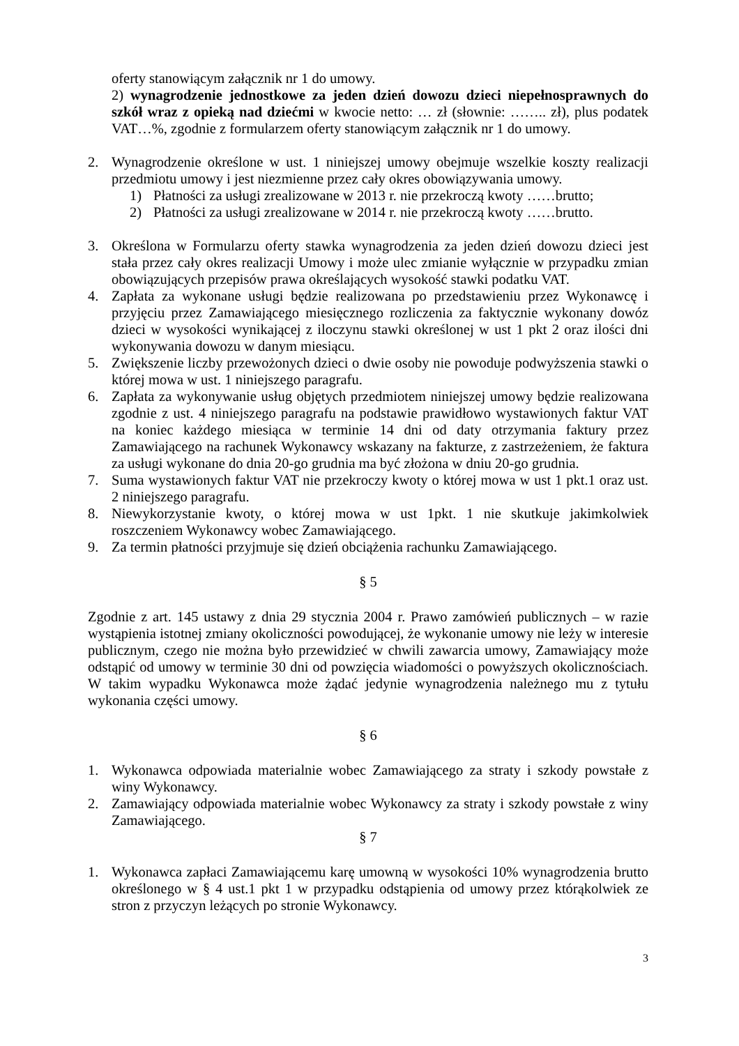oferty stanowiącym załącznik nr 1 do umowy.
2) wynagrodzenie jednostkowe za jeden dzień dowozu dzieci niepełnosprawnych do szkół wraz z opieką nad dziećmi w kwocie netto: … zł (słownie: …….. zł), plus podatek VAT…%, zgodnie z formularzem oferty stanowiącym załącznik nr 1 do umowy.
2. Wynagrodzenie określone w ust. 1 niniejszej umowy obejmuje wszelkie koszty realizacji przedmiotu umowy i jest niezmienne przez cały okres obowiązywania umowy.
1) Płatności za usługi zrealizowane w 2013 r. nie przekroczą kwoty ……brutto;
2) Płatności za usługi zrealizowane w 2014 r. nie przekroczą kwoty ……brutto.
3. Określona w Formularzu oferty stawka wynagrodzenia za jeden dzień dowozu dzieci jest stała przez cały okres realizacji Umowy i może ulec zmianie wyłącznie w przypadku zmian obowiązujących przepisów prawa określających wysokość stawki podatku VAT.
4. Zapłata za wykonane usługi będzie realizowana po przedstawieniu przez Wykonawcę i przyjęciu przez Zamawiającego miesięcznego rozliczenia za faktycznie wykonany dowóz dzieci w wysokości wynikającej z iloczynu stawki określonej w ust 1 pkt 2 oraz ilości dni wykonywania dowozu w danym miesiącu.
5. Zwiększenie liczby przewożonych dzieci o dwie osoby nie powoduje podwyższenia stawki o której mowa w ust. 1 niniejszego paragrafu.
6. Zapłata za wykonywanie usług objętych przedmiotem niniejszej umowy będzie realizowana zgodnie z ust. 4 niniejszego paragrafu na podstawie prawidłowo wystawionych faktur VAT na koniec każdego miesiąca w terminie 14 dni od daty otrzymania faktury przez Zamawiającego na rachunek Wykonawcy wskazany na fakturze, z zastrzeżeniem, że faktura za usługi wykonane do dnia 20-go grudnia ma być złożona w dniu 20-go grudnia.
7. Suma wystawionych faktur VAT nie przekroczy kwoty o której mowa w ust 1 pkt.1 oraz ust. 2 niniejszego paragrafu.
8. Niewykorzystanie kwoty, o której mowa w ust 1pkt. 1 nie skutkuje jakimkolwiek roszczeniem Wykonawcy wobec Zamawiającego.
9. Za termin płatności przyjmuje się dzień obciążenia rachunku Zamawiającego.
§ 5
Zgodnie z art. 145 ustawy z dnia 29 stycznia 2004 r. Prawo zamówień publicznych – w razie wystąpienia istotnej zmiany okoliczności powodującej, że wykonanie umowy nie leży w interesie publicznym, czego nie można było przewidzieć w chwili zawarcia umowy, Zamawiający może odstąpić od umowy w terminie 30 dni od powzięcia wiadomości o powyższych okolicznościach. W takim wypadku Wykonawca może żądać jedynie wynagrodzenia należnego mu z tytułu wykonania części umowy.
§ 6
1. Wykonawca odpowiada materialnie wobec Zamawiającego za straty i szkody powstałe z winy Wykonawcy.
2. Zamawiający odpowiada materialnie wobec Wykonawcy za straty i szkody powstałe z winy Zamawiającego.
§ 7
1. Wykonawca zapłaci Zamawiającemu karę umowną w wysokości 10% wynagrodzenia brutto określonego w § 4 ust.1 pkt 1 w przypadku odstąpienia od umowy przez którąkolwiek ze stron z przyczyn leżących po stronie Wykonawcy.
3